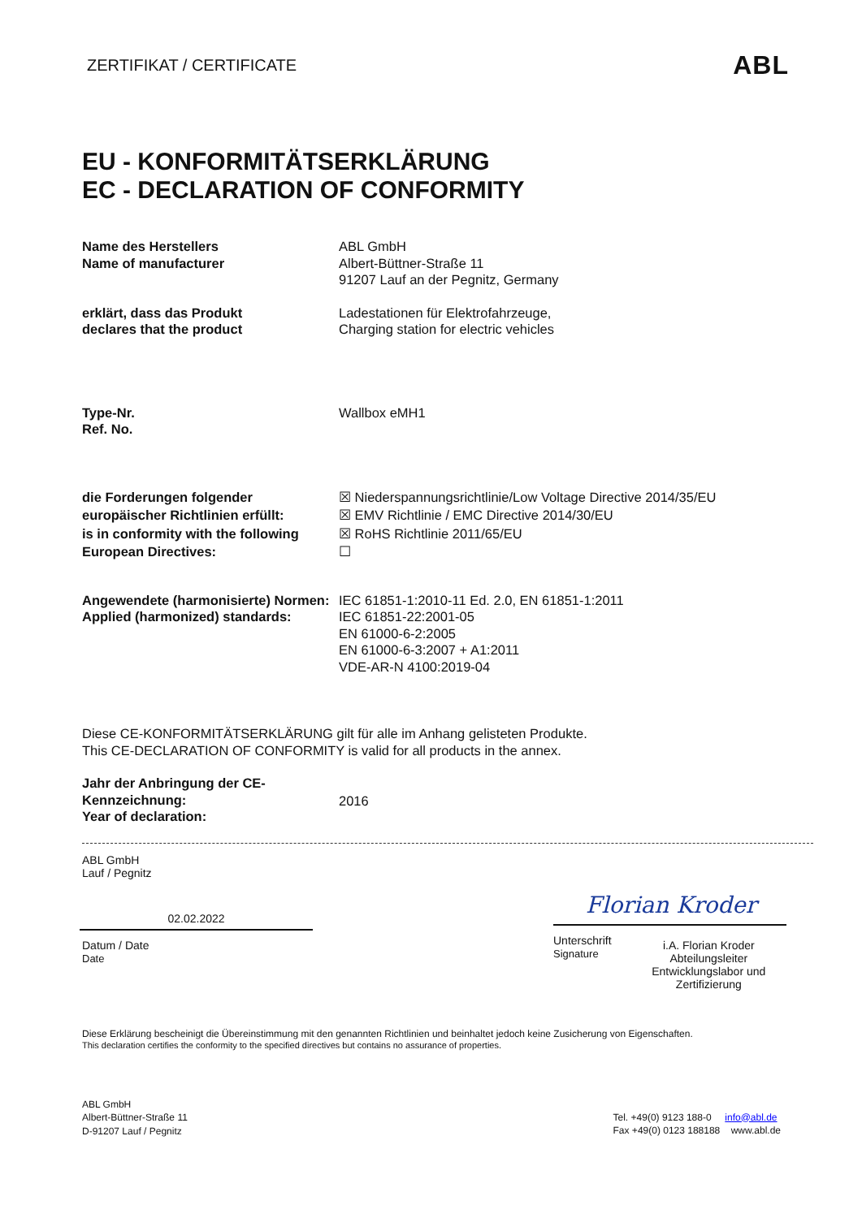ZERTIFIKAT / CERTIFICATE ABL
EU - KONFORMITÄTSERKLÄRUNG
EC - DECLARATION OF CONFORMITY
Name des Herstellers
Name of manufacturer
ABL GmbH
Albert-Büttner-Straße 11
91207 Lauf an der Pegnitz, Germany
erklärt, dass das Produkt
declares that the product
Ladestationen für Elektrofahrzeuge,
Charging station for electric vehicles
Type-Nr.
Ref. No.
Wallbox eMH1
die Forderungen folgender europäischer Richtlinien erfüllt:
is in conformity with the following European Directives:
☒ Niederspannungsrichtlinie/Low Voltage Directive 2014/35/EU
☒ EMV Richtlinie / EMC Directive 2014/30/EU
☒ RoHS Richtlinie 2011/65/EU
☐
Angewendete (harmonisierte) Normen:
Applied (harmonized) standards:
IEC 61851-1:2010-11 Ed. 2.0, EN 61851-1:2011
IEC 61851-22:2001-05
EN 61000-6-2:2005
EN 61000-6-3:2007 + A1:2011
VDE-AR-N 4100:2019-04
Diese CE-KONFORMITÄTSERKLÄRUNG gilt für alle im Anhang gelisteten Produkte.
This CE-DECLARATION OF CONFORMITY is valid for all products in the annex.
Jahr der Anbringung der CE-Kennzeichnung:
Year of declaration:
2016
ABL GmbH
Lauf / Pegnitz
02.02.2022
Datum / Date
Date
Florian Kroder
Unterschrift
Signature
i.A. Florian Kroder
Abteilungsleiter
Entwicklungslabor und Zertifizierung
Diese Erklärung bescheinigt die Übereinstimmung mit den genannten Richtlinien und beinhaltet jedoch keine Zusicherung von Eigenschaften.
This declaration certifies the conformity to the specified directives but contains no assurance of properties.
ABL GmbH
Albert-Büttner-Straße 11
D-91207 Lauf / Pegnitz
Tel. +49(0) 9123 188-0 info@abl.de
Fax +49(0) 0123 188188 www.abl.de